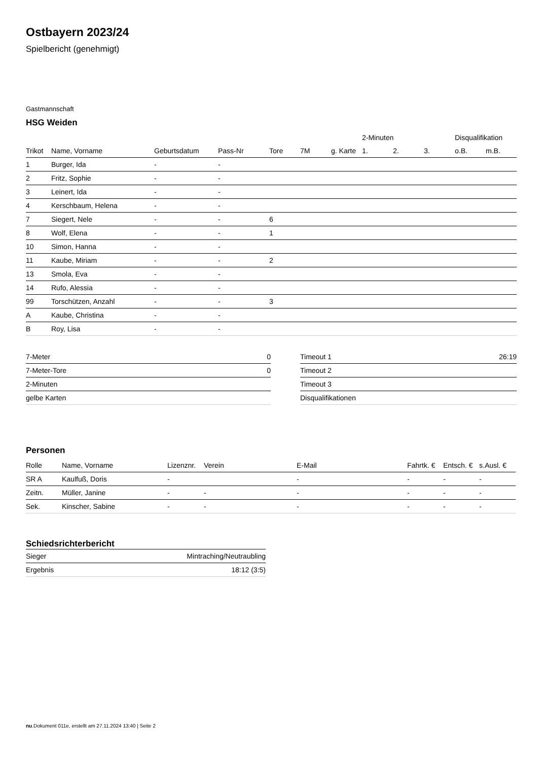Ostbayern 2023/24
Spielbericht (genehmigt)
Gastmannschaft
HSG Weiden
| | | | | | | | | 2-Minuten | | | Disqualifikation | |
| --- | --- | --- | --- | --- | --- | --- | --- | --- | --- | --- | --- | --- |
| Trikot | Name, Vorname | Geburtsdatum | Pass-Nr | Tore | 7M | g. Karte | | 1. | 2. | 3. | o.B. | m.B. |
| 1 | Burger, Ida | - | - | | | | | | | | | |
| 2 | Fritz, Sophie | - | - | | | | | | | | | |
| 3 | Leinert, Ida | - | - | | | | | | | | | |
| 4 | Kerschbaum, Helena | - | - | | | | | | | | | |
| 7 | Siegert, Nele | - | - | 6 | | | | | | | | |
| 8 | Wolf, Elena | - | - | 1 | | | | | | | | |
| 10 | Simon, Hanna | - | - | | | | | | | | | |
| 11 | Kaube, Miriam | - | - | 2 | | | | | | | | |
| 13 | Smola, Eva | - | - | | | | | | | | | |
| 14 | Rufo, Alessia | - | - | | | | | | | | | |
| 99 | Torschützen, Anzahl | - | - | 3 | | | | | | | | |
| A | Kaube, Christina | - | - | | | | | | | | | |
| B | Roy, Lisa | - | - | | | | | | | | | |
| 7-Meter | 0 |
| 7-Meter-Tore | 0 |
| 2-Minuten | |
| gelbe Karten | |
| Timeout 1 | 26:19 |
| Timeout 2 | |
| Timeout 3 | |
| Disqualifikationen | |
Personen
| Rolle | Name, Vorname | Lizenznr. | Verein | E-Mail | Fahrtk. € | Entsch. € | s.Ausl. € |
| --- | --- | --- | --- | --- | --- | --- | --- |
| SR A | Kaulfuß, Doris | - | | - | - | - | - |
| Zeitn. | Müller, Janine | - | - | - | - | - | - |
| Sek. | Kinscher, Sabine | - | - | - | - | - | - |
Schiedsrichterbericht
| Sieger | Mintraching/Neutraubling |
| Ergebnis | 18:12 (3:5) |
nu.Dokument 011e, erstellt am 27.11.2024 13:40 | Seite 2